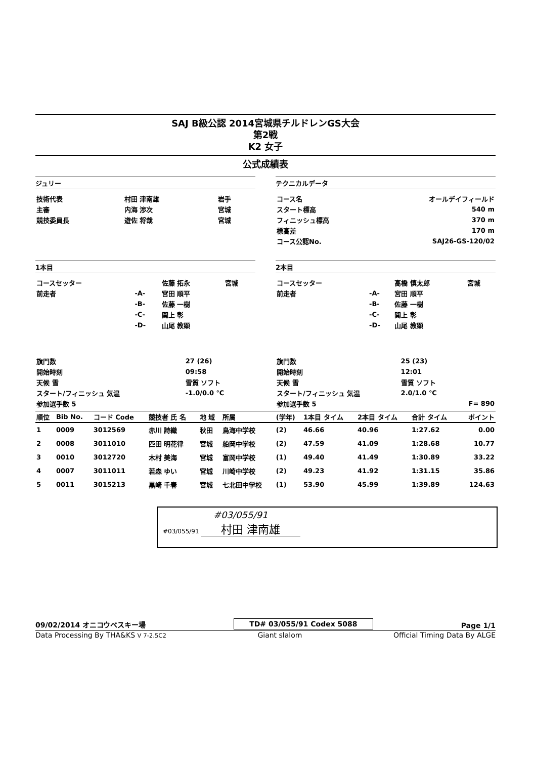SAJ B級公認 2014宮城県チルドレンGS大会
第2戦
K2 女子
公式成績表
ジュリー
| 技術代表 | 村田 津南雄 | 岩手 |
| 主審 | 内海 渉次 | 宮城 |
| 競技委員長 | 遊佐 将哉 | 宮城 |
テクニカルデータ
| コース名 | オールデイフィールド |
| スタート標高 | 540 m |
| フィニッシュ標高 | 370 m |
| 標高差 | 170 m |
| コース公認No. | SAJ26-GS-120/02 |
1本目
| コースセッター | | 佐藤 拓永 | 宮城 |
| 前走者 | -A- | 宮田 順平 | |
| | -B- | 佐藤 一樹 | |
| | -C- | 関上 彰 | |
| | -D- | 山尾 教顕 | |
| 旗門数 | 27 (26) |
| 開始時刻 | 09:58 |
| 天候 雪 | 雪質 ソフト |
| スタート/フィニッシュ 気温 | -1.0/0.0 ℃ |
| 参加選手数 5 | |
2本目
| コースセッター | | 高橋 慎太郎 | 宮城 |
| 前走者 | -A- | 宮田 順平 | |
| | -B- | 佐藤 一樹 | |
| | -C- | 関上 彰 | |
| | -D- | 山尾 教顕 | |
| 旗門数 | 25 (23) | |
| 開始時刻 | 12:01 | |
| 天候 雪 | 雪質 ソフト | |
| スタート/フィニッシュ 気温 | 2.0/1.0 ℃ | |
| 参加選手数 5 | | F= 890 |
| 順位 | Bib No. | コード Code | 競技者 氏 名 | 地 域 | 所属 | (学年) | 1本目 タイム | 2本目 タイム | 合計 タイム | ポイント |
| --- | --- | --- | --- | --- | --- | --- | --- | --- | --- | --- |
| 1 | 0009 | 3012569 | 赤川 詩織 | 秋田 | 鳥海中学校 | (2) | 46.66 | 40.96 | 1:27.62 | 0.00 |
| 2 | 0008 | 3011010 | 匹田 明花律 | 宮城 | 船岡中学校 | (2) | 47.59 | 41.09 | 1:28.68 | 10.77 |
| 3 | 0010 | 3012720 | 木村 美海 | 宮城 | 富岡中学校 | (1) | 49.40 | 41.49 | 1:30.89 | 33.22 |
| 4 | 0007 | 3011011 | 若森 ゆい | 宮城 | 川崎中学校 | (2) | 49.23 | 41.92 | 1:31.15 | 35.86 |
| 5 | 0011 | 3015213 | 黒崎 千春 | 宮城 | 七北田中学校 | (1) | 53.90 | 45.99 | 1:39.89 | 124.63 |
#03/055/91
#03/055/91 村田 津南雄
09/02/2014 オニコウベスキー場 TD# 03/055/91 Codex 5088 Page 1/1
Data Processing By THA&KS V 7-2.5C2 Giant slalom Official Timing Data By ALGE